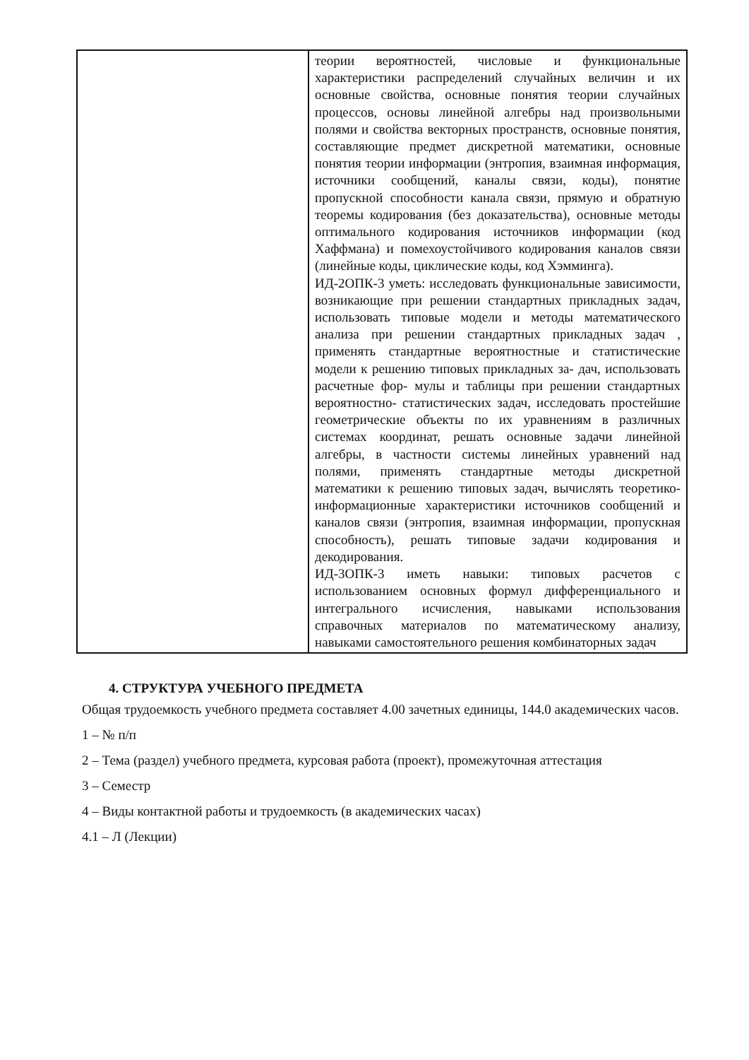| | теории вероятностей, числовые и функциональные характеристики распределений случайных величин и их основные свойства, основные понятия теории случайных процессов, основы линейной алгебры над произвольными полями и свойства векторных пространств, основные понятия, составляющие предмет дискретной математики, основные понятия теории информации (энтропия, взаимная информация, источники сообщений, каналы связи, коды), понятие пропускной способности канала связи, прямую и обратную теоремы кодирования (без доказательства), основные методы оптимального кодирования источников информации (код Хаффмана) и помехоустойчивого кодирования каналов связи (линейные коды, циклические коды, код Хэмминга). ИД-2ОПК-3 уметь: исследовать функциональные зависимости, возникающие при решении стандартных прикладных задач, использовать типовые модели и методы математического анализа при решении стандартных прикладных задач , применять стандартные вероятностные и статистические модели к решению типовых прикладных за- дач, использовать расчетные фор- мулы и таблицы при решении стандартных вероятностно- статистических задач, исследовать простейшие геометрические объекты по их уравнениям в различных системах координат, решать основные задачи линейной алгебры, в частности системы линейных уравнений над полями, применять стандартные методы дискретной математики к решению типовых задач, вычислять теоретико- информационные характеристики источников сообщений и каналов связи (энтропия, взаимная информации, пропускная способность), решать типовые задачи кодирования и декодирования. ИД-3ОПК-3 иметь навыки: типовых расчетов с использованием основных формул дифференциального и интегрального исчисления, навыками использования справочных материалов по математическому анализу, навыками самостоятельного решения комбинаторных задач |
4. СТРУКТУРА УЧЕБНОГО ПРЕДМЕТА
Общая трудоемкость учебного предмета составляет 4.00 зачетных единицы, 144.0 академических часов.
1 – № п/п
2 – Тема (раздел) учебного предмета, курсовая работа (проект), промежуточная аттестация
3 – Семестр
4 – Виды контактной работы и трудоемкость (в академических часах)
4.1 – Л (Лекции)